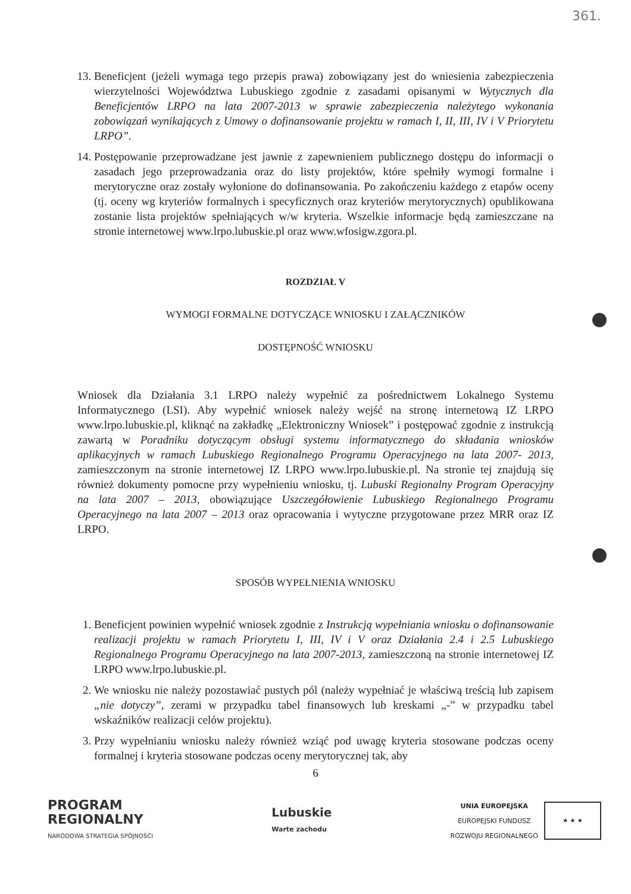361.
13. Beneficjent (jeżeli wymaga tego przepis prawa) zobowiązany jest do wniesienia zabezpieczenia wierzytelności Województwa Lubuskiego zgodnie z zasadami opisanymi w Wytycznych dla Beneficjentów LRPO na lata 2007-2013 w sprawie zabezpieczenia należytego wykonania zobowiązań wynikających z Umowy o dofinansowanie projektu w ramach I, II, III, IV i V Priorytetu LRPO”.
14. Postępowanie przeprowadzane jest jawnie z zapewnieniem publicznego dostępu do informacji o zasadach jego przeprowadzania oraz do listy projektów, które spełniły wymogi formalne i merytoryczne oraz zostały wyłonione do dofinansowania. Po zakończeniu każdego z etapów oceny (tj. oceny wg kryteriów formalnych i specyficznych oraz kryteriów merytorycznych) opublikowana zostanie lista projektów spełniających w/w kryteria. Wszelkie informacje będą zamieszczane na stronie internetowej www.lrpo.lubuskie.pl oraz www.wfosigw.zgora.pl.
ROZDZIAŁ V
WYMOGI FORMALNE DOTYCZĄCE WNIOSKU I ZAŁĄCZNIKÓW
DOSTĘPNOŚĆ WNIOSKU
Wniosek dla Działania 3.1 LRPO należy wypełnić za pośrednictwem Lokalnego Systemu Informatycznego (LSI). Aby wypełnić wniosek należy wejść na stronę internetową IZ LRPO www.lrpo.lubuskie.pl, kliknąć na zakładkę „Elektroniczny Wniosek” i postępować zgodnie z instrukcją zawartą w Poradniku dotyczącym obsługi systemu informatycznego do składania wniosków aplikacyjnych w ramach Lubuskiego Regionalnego Programu Operacyjnego na lata 2007- 2013, zamieszczonym na stronie internetowej IZ LRPO www.lrpo.lubuskie.pl. Na stronie tej znajdują się również dokumenty pomocne przy wypełnieniu wniosku, tj. Lubuski Regionalny Program Operacyjny na lata 2007 – 2013, obowiązujące Uszczegółowienie Lubuskiego Regionalnego Programu Operacyjnego na lata 2007 – 2013 oraz opracowania i wytyczne przygotowane przez MRR oraz IZ LRPO.
SPOSÓB WYPEŁNIENIA WNIOSKU
1. Beneficjent powinien wypełnić wniosek zgodnie z Instrukcją wypełniania wniosku o dofinansowanie realizacji projektu w ramach Priorytetu I, III, IV i V oraz Działania 2.4 i 2.5 Lubuskiego Regionalnego Programu Operacyjnego na lata 2007-2013, zamieszczoną na stronie internetowej IZ LRPO www.lrpo.lubuskie.pl.
2. We wniosku nie należy pozostawiać pustych pól (należy wypełniać je właściwą treścią lub zapisem „nie dotyczy”, zerami w przypadku tabel finansowych lub kreskami „-” w przypadku tabel wskaźników realizacji celów projektu).
3. Przy wypełnianiu wniosku należy również wziąć pod uwagę kryteria stosowane podczas oceny formalnej i kryteria stosowane podczas oceny merytorycznej tak, aby
6
PROGRAM
REGIONALNY
NARODOWA STRATEGIA SPÓJNOŚCI
Lubuskie
Warte zachodu
UNIA EUROPEJSKA
EUROPEJSKI FUNDUSZ
ROZWOJU REGIONALNEGO
★ ★ ★